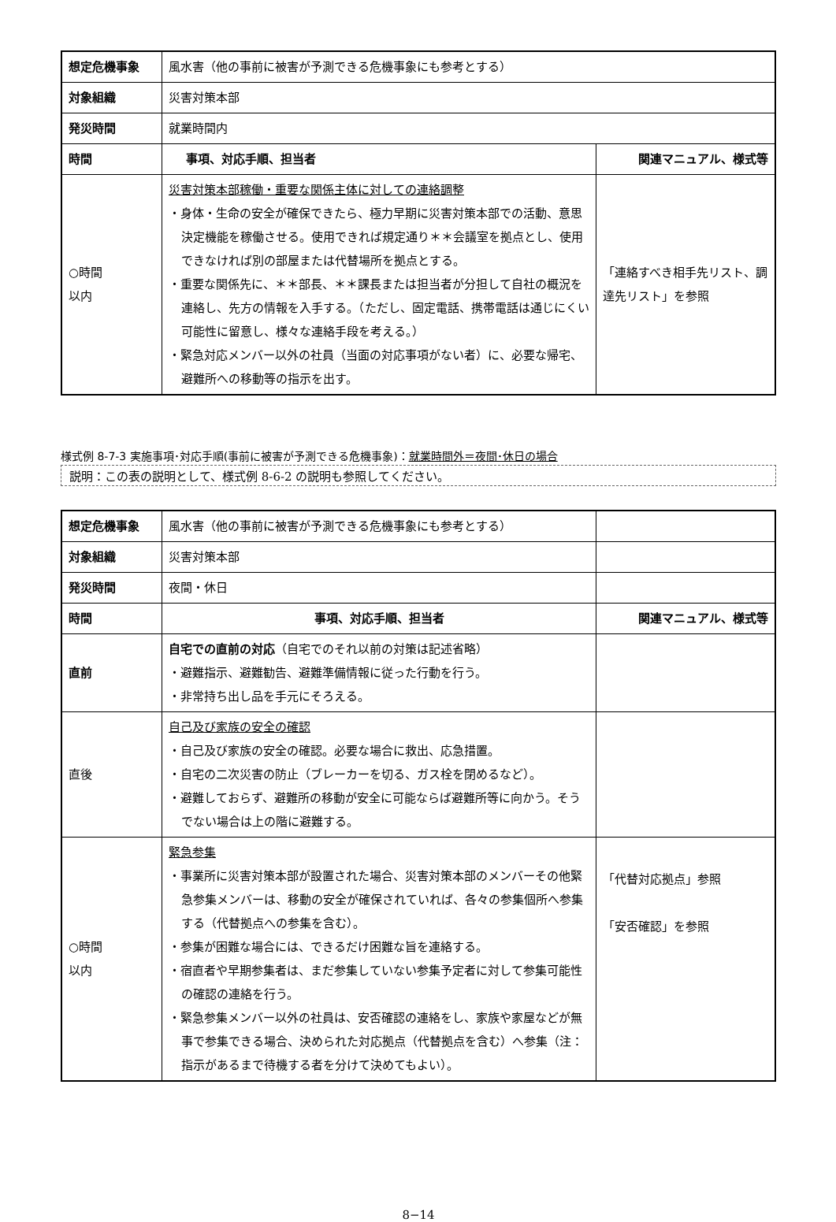| 想定危機事象 | 風水害（他の事前に被害が予測できる危機事象にも参考とする） | |
| 対象組織 | 災害対策本部 | |
| 発災時間 | 就業時間内 | |
| 時間 | 事項、対応手順、担当者 | 関連マニュアル、様式等 |
| ○時間 以内 | 災害対策本部稼働・重要な関係主体に対しての連絡調整 ・身体・生命の安全が確保できたら、極力早期に災害対策本部での活動、意思決定機能を稼働させる。使用できれば規定通り＊＊会議室を拠点とし、使用できなければ別の部屋または代替場所を拠点とする。 ・重要な関係先に、＊＊部長、＊＊課長または担当者が分担して自社の概況を連絡し、先方の情報を入手する。（ただし、固定電話、携帯電話は通じにくい可能性に留意し、様々な連絡手段を考える。） ・緊急対応メンバー以外の社員（当面の対応事項がない者）に、必要な帰宅、避難所への移動等の指示を出す。 | 「連絡すべき相手先リスト、調達先リスト」を参照 |
様式例 8-7-3 実施事項･対応手順(事前に被害が予測できる危機事象)：就業時間外＝夜間･休日の場合
説明：この表の説明として、様式例 8-6-2 の説明も参照してください。
| 想定危機事象 | 風水害（他の事前に被害が予測できる危機事象にも参考とする） | |
| 対象組織 | 災害対策本部 | |
| 発災時間 | 夜間・休日 | |
| 時間 | 事項、対応手順、担当者 | 関連マニュアル、様式等 |
| 直前 | 自宅での直前の対応 （自宅でのそれ以前の対策は記述省略） ・避難指示、避難勧告、避難準備情報に従った行動を行う。 ・非常持ち出し品を手元にそろえる。 | |
| 直後 | 自己及び家族の安全の確認 ・自己及び家族の安全の確認。必要な場合に救出、応急措置。 ・自宅の二次災害の防止（ブレーカーを切る、ガス栓を閉めるなど）。 ・避難しておらず、避難所の移動が安全に可能ならば避難所等に向かう。そうでない場合は上の階に避難する。 | |
| ○時間 以内 | 緊急参集 ・事業所に災害対策本部が設置された場合、災害対策本部のメンバーその他緊急参集メンバーは、移動の安全が確保されていれば、各々の参集個所へ参集する（代替拠点への参集を含む）。 ・参集が困難な場合には、できるだけ困難な旨を連絡する。 ・宿直者や早期参集者は、まだ参集していない参集予定者に対して参集可能性の確認の連絡を行う。 ・緊急参集メンバー以外の社員は、安否確認の連絡をし、家族や家屋などが無事で参集できる場合、決められた対応拠点（代替拠点を含む）へ参集（注：指示があるまで待機する者を分けて決めてもよい）。 | 「代替対応拠点」参照 「安否確認」を参照 |
8−14